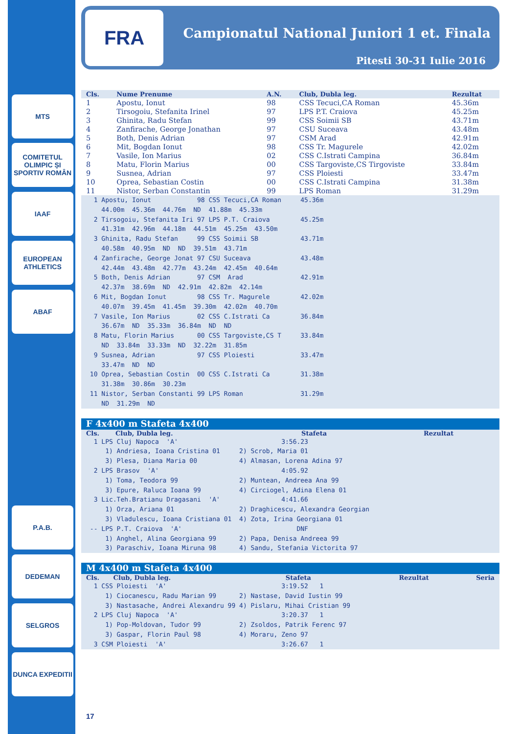MTS
COMITETUL OLIMPIC ȘI SPORTIV ROMÂN
IAAF
EUROPEAN ATHLETICS
ABAF
P.A.B.
DEDEMAN
SELGROS
DUNCA EXPEDITII
FRA
Campionatul National Juniori 1 et. Finala
Pitesti 30-31 Iulie 2016
| Cls. | Nume Prenume | A.N. | Club, Dubla leg. | Rezultat |
| --- | --- | --- | --- | --- |
| 1 | Apostu, Ionut | 98 | CSS Tecuci,CA Roman | 45.36m |
| 2 | Tirsogoiu, Stefanita Irinel | 97 | LPS P.T. Craiova | 45.25m |
| 3 | Ghinita, Radu Stefan | 99 | CSS Soimii SB | 43.71m |
| 4 | Zanfirache, George Jonathan | 97 | CSU Suceava | 43.48m |
| 5 | Both, Denis Adrian | 97 | CSM Arad | 42.91m |
| 6 | Mit, Bogdan Ionut | 98 | CSS Tr. Magurele | 42.02m |
| 7 | Vasile, Ion Marius | 02 | CSS C.Istrati Campina | 36.84m |
| 8 | Matu, Florin Marius | 00 | CSS Targoviste,CS Tirgoviste | 33.84m |
| 9 | Susnea, Adrian | 97 | CSS Ploiesti | 33.47m |
| 10 | Oprea, Sebastian Costin | 00 | CSS C.Istrati Campina | 31.38m |
| 11 | Nistor, Serban Constantin | 99 | LPS Roman | 31.29m |
  1 Apostu, Ionut            98 CSS Tecuci,CA Roman     45.36m
    44.00m  45.36m  44.76m  ND  41.88m  45.33m
  2 Tirsogoiu, Stefanita Iri 97 LPS P.T. Craiova        45.25m
    41.31m  42.96m  44.18m  44.51m  45.25m  43.50m
  3 Ghinita, Radu Stefan     99 CSS Soimii SB           43.71m
    40.58m  40.95m  ND  ND  39.51m  43.71m
  4 Zanfirache, George Jonat 97 CSU Suceava             43.48m
    42.44m  43.48m  42.77m  43.24m  42.45m  40.64m
  5 Both, Denis Adrian       97 CSM  Arad               42.91m
    42.37m  38.69m  ND  42.91m  42.82m  42.14m
  6 Mit, Bogdan Ionut        98 CSS Tr. Magurele        42.02m
    40.07m  39.45m  41.45m  39.30m  42.02m  40.70m
  7 Vasile, Ion Marius       02 CSS C.Istrati Ca        36.84m
    36.67m  ND  35.33m  36.84m  ND  ND
  8 Matu, Florin Marius      00 CSS Targoviste,CS T     33.84m
    ND  33.84m  33.33m  ND  32.22m  31.85m
  9 Susnea, Adrian           97 CSS Ploiesti            33.47m
    33.47m  ND  ND
 10 Oprea, Sebastian Costin  00 CSS C.Istrati Ca        31.38m
    31.38m  30.86m  30.23m
 11 Nistor, Serban Constanti 99 LPS Roman               31.29m
    ND  31.29m  ND
F 4x400 m Stafeta 4x400
Cls. Club, Dubla leg. Stafeta Rezultat
  1 LPS Cluj Napoca  'A'                           3:56.23
     1) Andriesa, Ioana Cristina 01     2) Scrob, Maria 01
     3) Plesa, Diana Maria 00           4) Almasan, Lorena Adina 97
  2 LPS Brasov  'A'                                4:05.92
     1) Toma, Teodora 99                2) Muntean, Andreea Ana 99
     3) Epure, Raluca Ioana 99          4) Circiogel, Adina Elena 01
  3 Lic.Teh.Bratianu Dragasani  'A'                4:41.66
     1) Orza, Ariana 01                 2) Draghicescu, Alexandra Georgian
     3) Vladulescu, Ioana Cristiana 01  4) Zota, Irina Georgiana 01
 -- LPS P.T. Craiova  'A'                              DNF
     1) Anghel, Alina Georgiana 99      2) Papa, Denisa Andreea 99
     3) Paraschiv, Ioana Miruna 98      4) Sandu, Stefania Victorita 97
M 4x400 m Stafeta 4x400
Cls. Club, Dubla leg. Stafeta Rezultat Seria
  1 CSS Ploiesti  'A'                              3:19.52   1
     1) Ciocanescu, Radu Marian 99      2) Nastase, David Iustin 99
     3) Nastasache, Andrei Alexandru 99 4) Pislaru, Mihai Cristian 99
  2 LPS Cluj Napoca  'A'                           3:20.37   1
     1) Pop-Moldovan, Tudor 99          2) Zsoldos, Patrik Ferenc 97
     3) Gaspar, Florin Paul 98          4) Moraru, Zeno 97
  3 CSM Ploiesti  'A'                              3:26.67   1
17